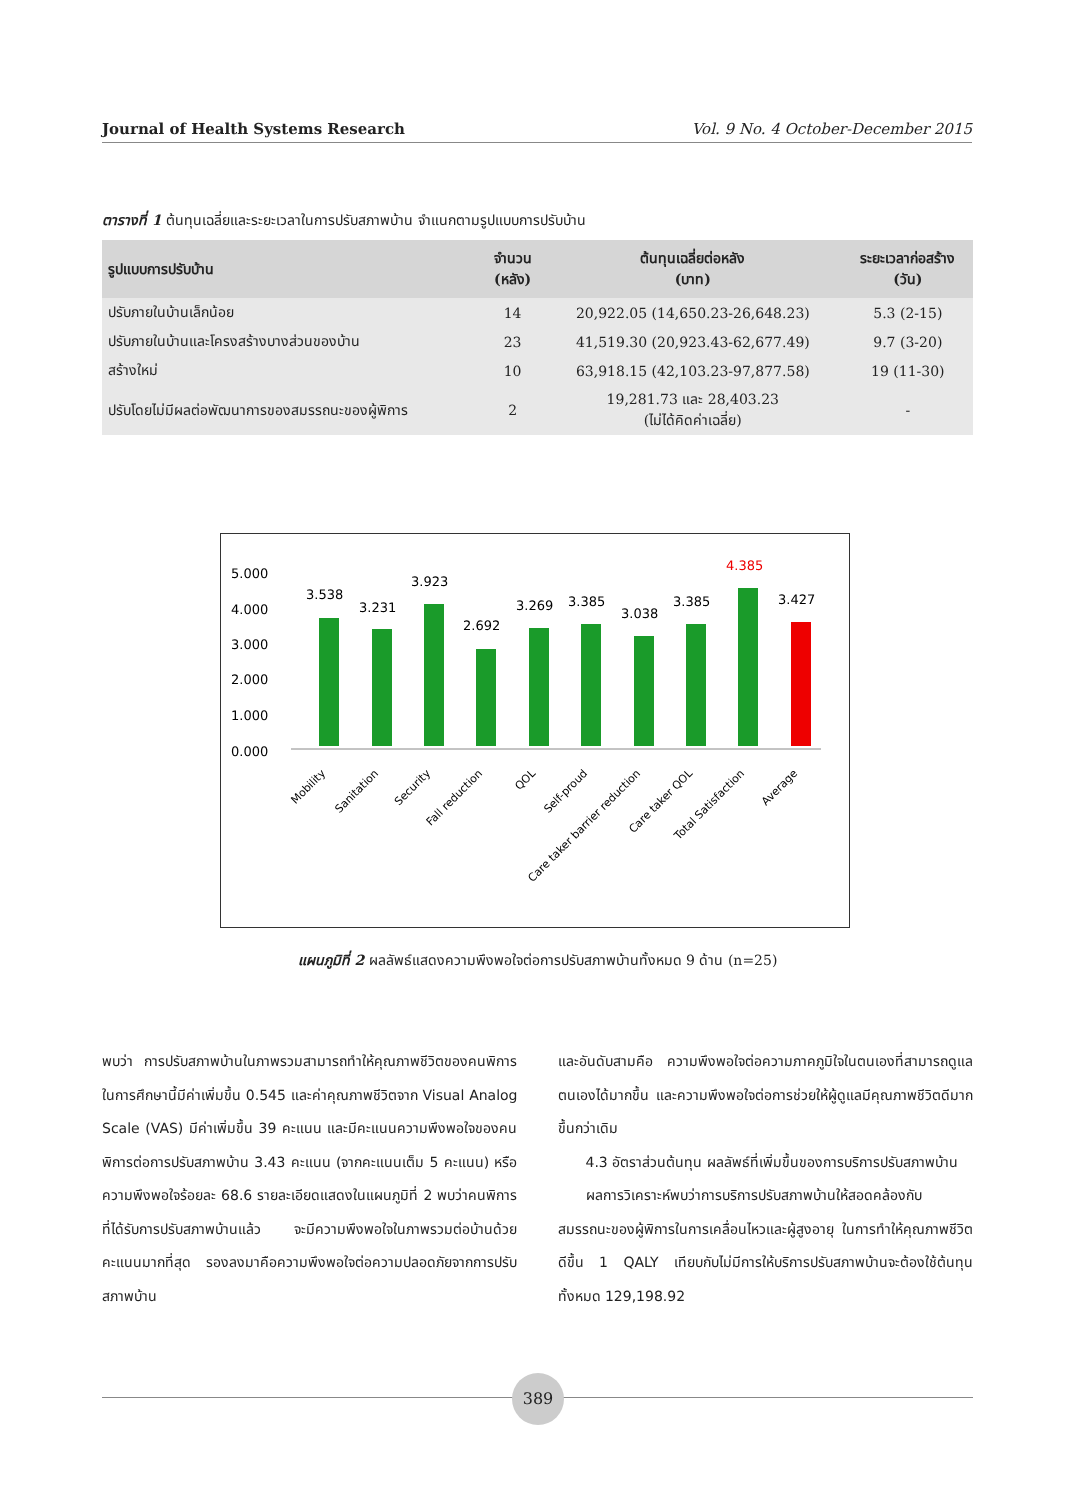Journal of Health Systems Research Vol. 9 No. 4 October-December 2015
ตารางที่ 1 ต้นทุนเฉลี่ยและระยะเวลาในการปรับสภาพบ้าน จำแนกตามรูปแบบการปรับบ้าน
| รูปแบบการปรับบ้าน | จำนวน (หลัง) | ต้นทุนเฉลี่ยต่อหลัง (บาท) | ระยะเวลาก่อสร้าง (วัน) |
| --- | --- | --- | --- |
| ปรับภายในบ้านเล็กน้อย | 14 | 20,922.05 (14,650.23-26,648.23) | 5.3 (2-15) |
| ปรับภายในบ้านและโครงสร้างบางส่วนของบ้าน | 23 | 41,519.30 (20,923.43-62,677.49) | 9.7 (3-20) |
| สร้างใหม่ | 10 | 63,918.15 (42,103.23-97,877.58) | 19 (11-30) |
| ปรับโดยไม่มีผลต่อพัฒนาการของสมรรถนะของผู้พิการ | 2 | 19,281.73 และ 28,403.23 (ไม่ได้คิดค่าเฉลี่ย) | - |
5.000
4.000
3.000
2.000
1.000
0.000
3.538
3.231
3.923
2.692
3.269
3.385
3.038
3.385
4.385
3.427
Mobility
Sanitation
Security
Fall reduction
QOL
Self-proud
Care taker barrier reduction
Care taker QOL
Total Satisfaction
Average
แผนภูมิที่ 2 ผลลัพธ์แสดงความพึงพอใจต่อการปรับสภาพบ้านทั้งหมด 9 ด้าน (n=25)
พบว่า การปรับสภาพบ้านในภาพรวมสามารถทำให้คุณภาพชีวิตของคนพิการในการศึกษานี้มีค่าเพิ่มขึ้น 0.545 และค่าคุณภาพชีวิตจาก Visual Analog Scale (VAS) มีค่าเพิ่มขึ้น 39 คะแนน และมีคะแนนความพึงพอใจของคนพิการต่อการปรับสภาพบ้าน 3.43 คะแนน (จากคะแนนเต็ม 5 คะแนน) หรือความพึงพอใจร้อยละ 68.6 รายละเอียดแสดงในแผนภูมิที่ 2 พบว่าคนพิการที่ได้รับการปรับสภาพบ้านแล้ว จะมีความพึงพอใจในภาพรวมต่อบ้านด้วยคะแนนมากที่สุด รองลงมาคือความพึงพอใจต่อความปลอดภัยจากการปรับสภาพบ้าน
และอันดับสามคือ ความพึงพอใจต่อความภาคภูมิใจในตนเองที่สามารถดูแลตนเองได้มากขึ้น และความพึงพอใจต่อการช่วยให้ผู้ดูแลมีคุณภาพชีวิตดีมากขึ้นกว่าเดิม
  4.3 อัตราส่วนต้นทุน ผลลัพธ์ที่เพิ่มขึ้นของการบริการปรับสภาพบ้าน
  ผลการวิเคราะห์พบว่าการบริการปรับสภาพบ้านให้สอดคล้องกับสมรรถนะของผู้พิการในการเคลื่อนไหวและผู้สูงอายุ ในการทำให้คุณภาพชีวิตดีขึ้น 1 QALY เทียบกับไม่มีการให้บริการปรับสภาพบ้านจะต้องใช้ต้นทุนทั้งหมด 129,198.92
389